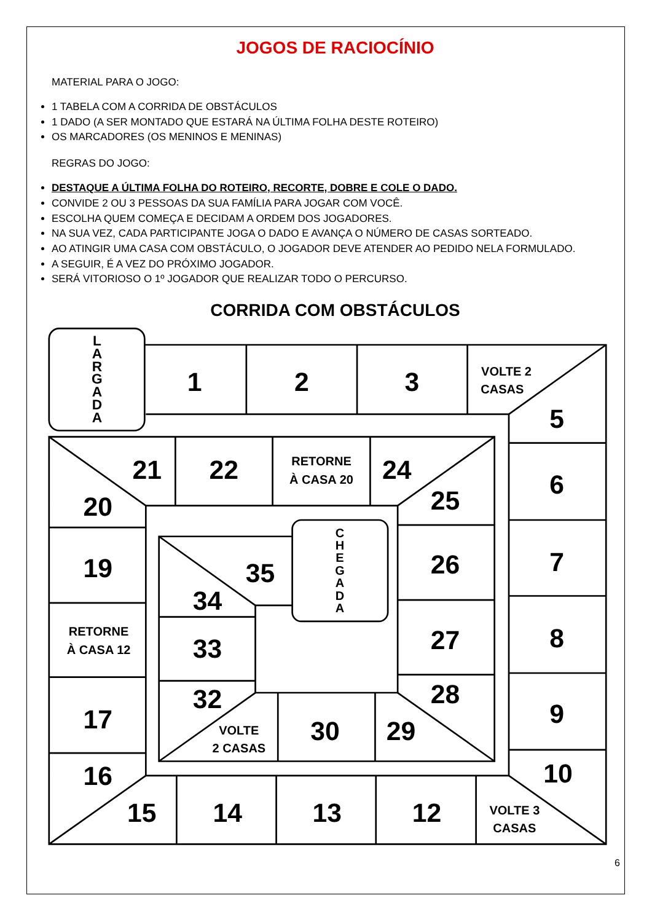JOGOS DE RACIOCÍNIO
MATERIAL PARA O JOGO:
1 TABELA COM A CORRIDA DE OBSTÁCULOS
1 DADO (A SER MONTADO QUE ESTARÁ NA ÚLTIMA FOLHA DESTE ROTEIRO)
OS MARCADORES (OS MENINOS E MENINAS)
REGRAS DO JOGO:
DESTAQUE A ÚLTIMA FOLHA DO ROTEIRO, RECORTE, DOBRE E COLE O DADO.
CONVIDE 2 OU 3 PESSOAS DA SUA FAMÍLIA PARA JOGAR COM VOCÊ.
ESCOLHA QUEM COMEÇA E DECIDAM A ORDEM DOS JOGADORES.
NA SUA VEZ, CADA PARTICIPANTE JOGA O DADO E AVANÇA O NÚMERO DE CASAS SORTEADO.
AO ATINGIR UMA CASA COM OBSTÁCULO, O JOGADOR DEVE ATENDER AO PEDIDO NELA FORMULADO.
A SEGUIR, É A VEZ DO PRÓXIMO JOGADOR.
SERÁ VITORIOSO O 1º JOGADOR QUE REALIZAR TODO O PERCURSO.
CORRIDA COM OBSTÁCULOS
L
A
R
G
A
D
A
1
2
3
5
6
7
8
9
10
12
13
14
15
16
17
19
20
21
22
24
25
26
27
28
29
30
32
33
34
35
VOLTE 2
CASAS
RETORNE
À CASA 20
RETORNE
À CASA 12
VOLTE 3
CASAS
VOLTE
2 CASAS
C
H
E
G
A
D
A
6